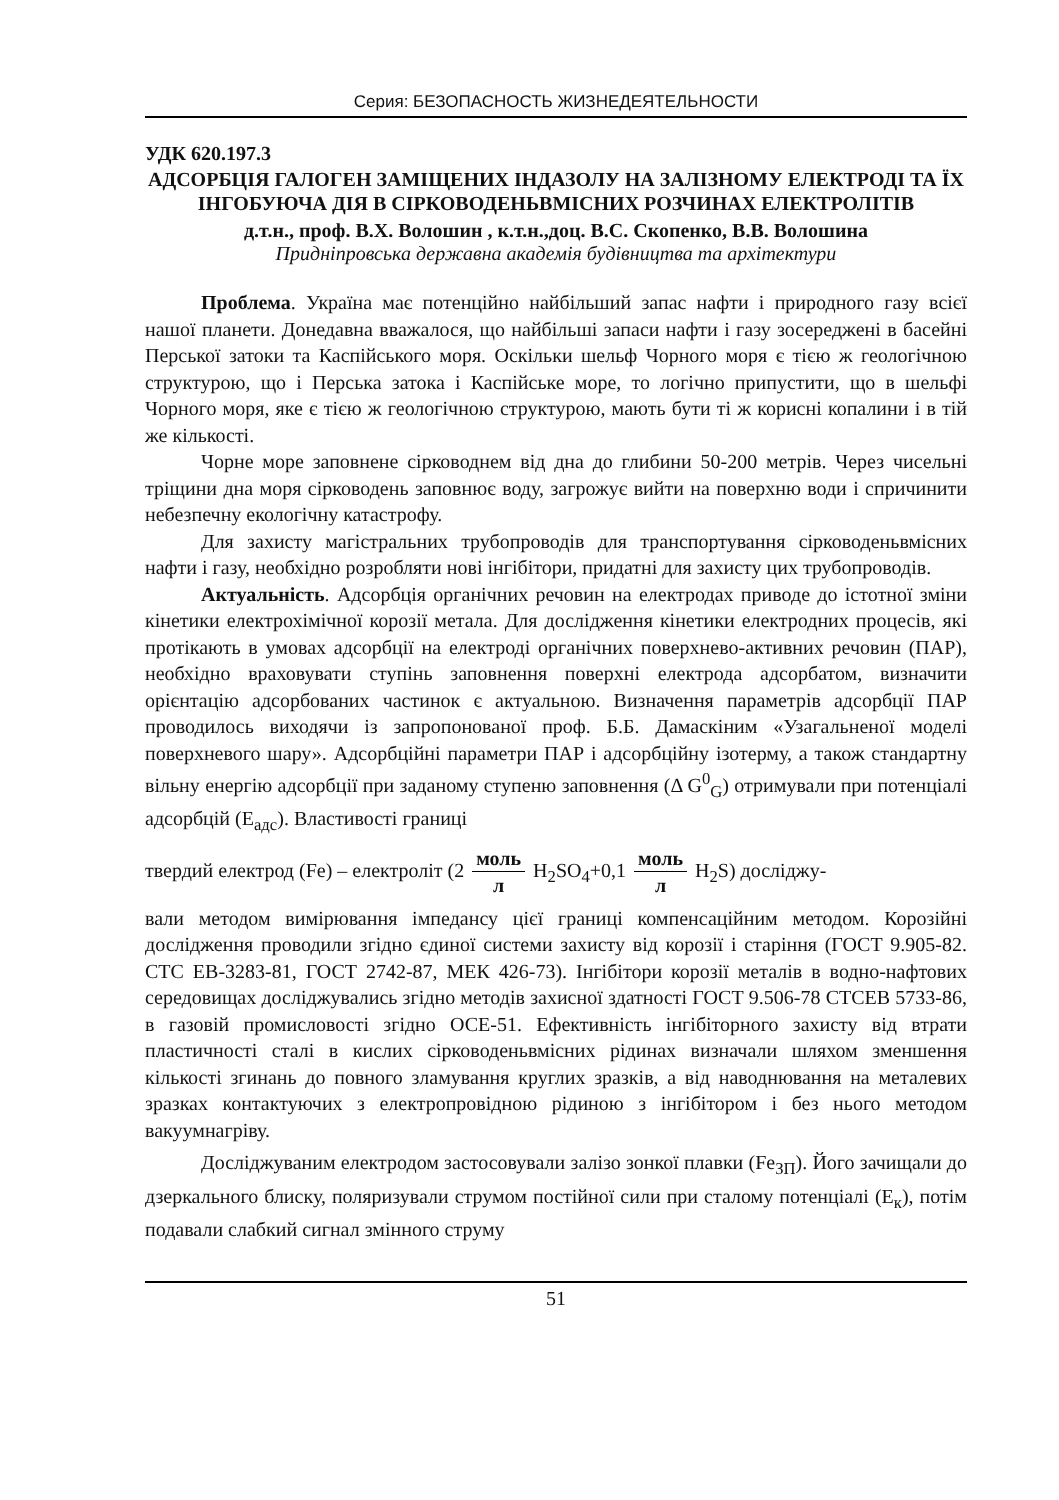Серия: БЕЗОПАСНОСТЬ ЖИЗНЕДЕЯТЕЛЬНОСТИ
УДК 620.197.3
АДСОРБЦІЯ ГАЛОГЕН ЗАМІЩЕНИХ ІНДАЗОЛУ НА ЗАЛІЗНОМУ ЕЛЕКТРОДІ ТА ЇХ ІНГОБУЮЧА ДІЯ В СІРКОВОДЕНЬВМІСНИХ РОЗЧИНАХ ЕЛЕКТРОЛІТІВ
д.т.н., проф. В.Х. Волошин , к.т.н.,доц. В.С. Скопенко, В.В. Волошина
Придніпровська державна академія будівництва та архітектури
Проблема. Україна має потенційно найбільший запас нафти і природного газу всієї нашої планети. Донедавна вважалося, що найбільші запаси нафти і газу зосереджені в басейні Перської затоки та Каспійського моря. Оскільки шельф Чорного моря є тією ж геологічною структурою, що і Перська затока і Каспійське море, то логічно припустити, що в шельфі Чорного моря, яке є тією ж геологічною структурою, мають бути ті ж корисні копалини і в тій же кількості.
Чорне море заповнене сірководнем від дна до глибини 50-200 метрів. Через чисельні тріщини дна моря сірководень заповнює воду, загрожує вийти на поверхню води і спричинити небезпечну екологічну катастрофу.
Для захисту магістральних трубопроводів для транспортування сірководеньвмісних нафти і газу, необхідно розробляти нові інгібітори, придатні для захисту цих трубопроводів.
Актуальність. Адсорбція органічних речовин на електродах приводе до істотної зміни кінетики електрохімічної корозії метала. Для дослідження кінетики електродних процесів, які протікають в умовах адсорбції на електроді органічних поверхнево-активних речовин (ПАР), необхідно враховувати ступінь заповнення поверхні електрода адсорбатом, визначити орієнтацію адсорбованих частинок є актуальною. Визначення параметрів адсорбції ПАР проводилось виходячи із запропонованої проф. Б.Б. Дамаскіним «Узагальненої моделі поверхневого шару». Адсорбційні параметри ПАР і адсорбційну ізотерму, а також стандартну вільну енергію адсорбції при заданому ступеню заповнення (Δ G<sup>0</sup><sub>G</sub>) отримували при потенціалі адсорбцій (E<sub>адс</sub>). Властивості границі
твердий електрод (Fe) – електроліт (2 моль л H<sub>2</sub>SO<sub>4</sub>+0,1 моль л H<sub>2</sub>S) досліджу-
вали методом вимірювання імпедансу цієї границі компенсаційним методом. Корозійні дослідження проводили згідно єдиної системи захисту від корозії і старіння (ГОСТ 9.905-82. СТС ЕВ-3283-81, ГОСТ 2742-87, МЕК 426-73). Інгібітори корозії металів в водно-нафтових середовищах досліджувались згідно методів захисної здатності ГОСТ 9.506-78 СТСЕВ 5733-86, в газовій промисловості згідно ОСЕ-51. Ефективність інгібіторного захисту від втрати пластичності сталі в кислих сірководеньвмісних рідинах визначали шляхом зменшення кількості згинань до повного зламування круглих зразків, а від наводнювання на металевих зразках контактуючих з електропровідною рідиною з інгібітором і без нього методом вакуумнагріву.
Досліджуваним електродом застосовували залізо зонкої плавки (Fe<sub>ЗП</sub>). Його зачищали до дзеркального блиску, поляризували струмом постійної сили при сталому потенціалі (E<sub>к</sub>), потім подавали слабкий сигнал змінного струму
51